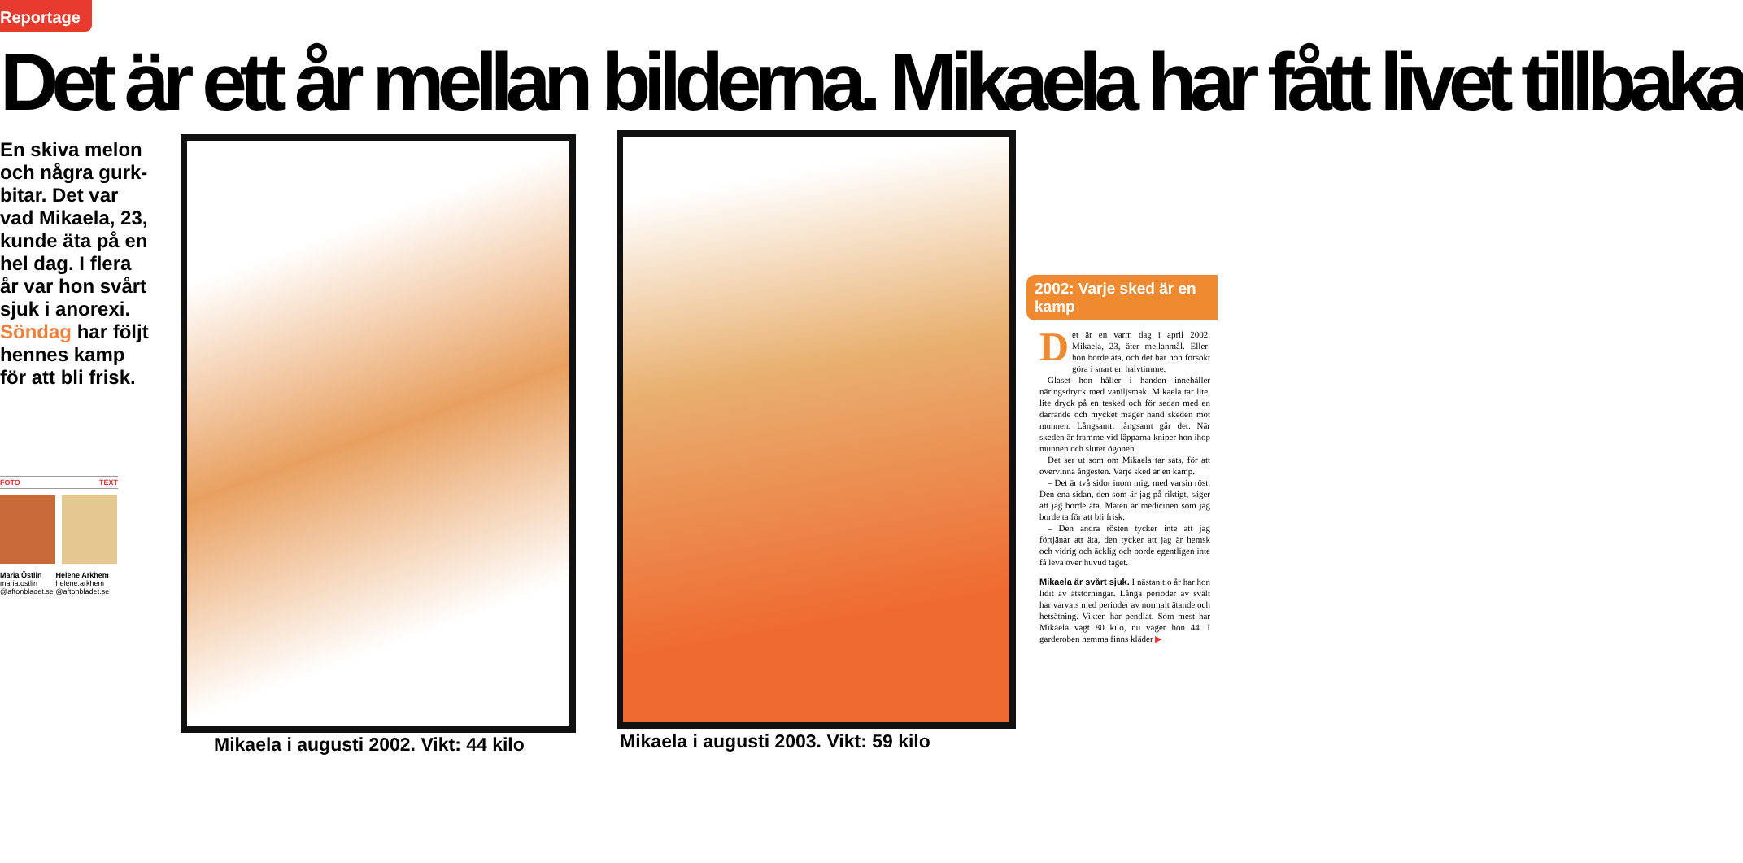Reportage
Det är ett år mellan bilderna. Mikaela har fått livet tillbaka
En skiva melon och några gurk-bitar. Det var vad Mikaela, 23, kunde äta på en hel dag. I flera år var hon svårt sjuk i anorexi.
Söndag har följt hennes kamp för att bli frisk.
FOTO TEXT
Maria Östlin
maria.ostlin @aftonbladet.se
Helene Arkhem
helene.arkhem @aftonbladet.se
Mikaela i augusti 2002. Vikt: 44 kilo
Mikaela i augusti 2003. Vikt: 59 kilo
2002: Varje sked är en kamp
Det är en varm dag i april 2002. Mikaela, 23, äter mellanmål. Eller: hon borde äta, och det har hon försökt göra i snart en halvtimme.
Glaset hon håller i handen innehåller näringsdryck med vaniljsmak. Mikaela tar lite, lite dryck på en tesked och för sedan med en darrande och mycket mager hand skeden mot munnen. Långsamt, långsamt går det. När skeden är framme vid läpparna kniper hon ihop munnen och sluter ögonen.
Det ser ut som om Mikaela tar sats, för att övervinna ångesten. Varje sked är en kamp.
– Det är två sidor inom mig, med varsin röst. Den ena sidan, den som är jag på riktigt, säger att jag borde äta. Maten är medicinen som jag borde ta för att bli frisk.
– Den andra rösten tycker inte att jag förtjänar att äta, den tycker att jag är hemsk och vidrig och äcklig och borde egentligen inte få leva över huvud taget.
Mikaela är svårt sjuk. I nästan tio år har hon lidit av ätstörningar. Långa perioder av svält har varvats med perioder av normalt ätande och hetsätning. Vikten har pendlat. Som mest har Mikaela vägt 80 kilo, nu väger hon 44. I garderoben hemma finns kläder ▶